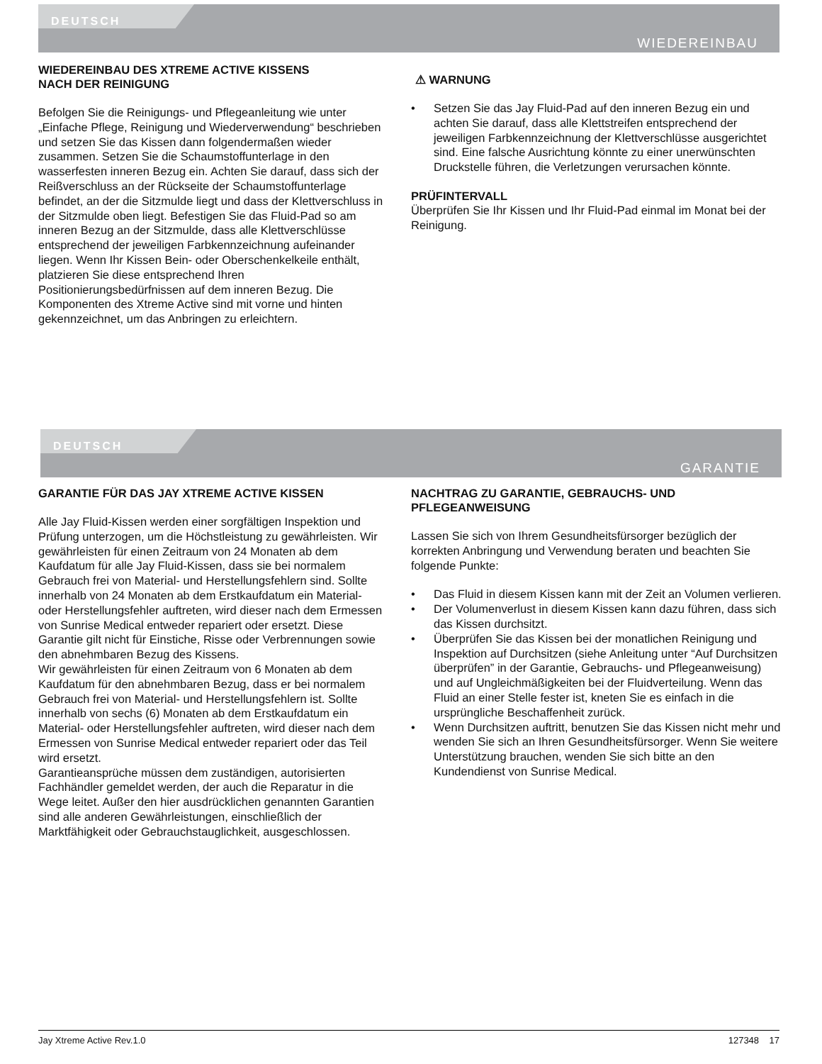DEUTSCH
WIEDEREINBAU
WIEDEREINBAU DES XTREME ACTIVE KISSENS
NACH DER REINIGUNG
Befolgen Sie die Reinigungs- und Pflegeanleitung wie unter „Einfache Pflege, Reinigung und Wiederverwendung“ beschrieben und setzen Sie das Kissen dann folgendermaßen wieder zusammen. Setzen Sie die Schaumstoffunterlage in den wasserfesten inneren Bezug ein. Achten Sie darauf, dass sich der Reißverschluss an der Rückseite der Schaumstoffunterlage befindet, an der die Sitzmulde liegt und dass der Klettverschluss in der Sitzmulde oben liegt. Befestigen Sie das Fluid-Pad so am inneren Bezug an der Sitzmulde, dass alle Klettverschlüsse entsprechend der jeweiligen Farbkennzeichnung aufeinander liegen. Wenn Ihr Kissen Bein- oder Oberschenkelkeile enthält, platzieren Sie diese entsprechend Ihren Positionierungsbedürfnissen auf dem inneren Bezug. Die Komponenten des Xtreme Active sind mit vorne und hinten gekennzeichnet, um das Anbringen zu erleichtern.
⚠ WARNUNG
• Setzen Sie das Jay Fluid-Pad auf den inneren Bezug ein und achten Sie darauf, dass alle Klettstreifen entsprechend der jeweiligen Farbkennzeichnung der Klettverschlüsse ausgerichtet sind. Eine falsche Ausrichtung könnte zu einer unerwünschten Druckstelle führen, die Verletzungen verursachen könnte.
PRÜFINTERVALL
Überprüfen Sie Ihr Kissen und Ihr Fluid-Pad einmal im Monat bei der Reinigung.
DEUTSCH
GARANTIE
GARANTIE FÜR DAS JAY XTREME ACTIVE KISSEN
Alle Jay Fluid-Kissen werden einer sorgfältigen Inspektion und Prüfung unterzogen, um die Höchstleistung zu gewährleisten. Wir gewährleisten für einen Zeitraum von 24 Monaten ab dem Kaufdatum für alle Jay Fluid-Kissen, dass sie bei normalem Gebrauch frei von Material- und Herstellungsfehlern sind. Sollte innerhalb von 24 Monaten ab dem Erstkaufdatum ein Material- oder Herstellungsfehler auftreten, wird dieser nach dem Ermessen von Sunrise Medical entweder repariert oder ersetzt. Diese Garantie gilt nicht für Einstiche, Risse oder Verbrennungen sowie den abnehmbaren Bezug des Kissens.
Wir gewährleisten für einen Zeitraum von 6 Monaten ab dem Kaufdatum für den abnehmbaren Bezug, dass er bei normalem Gebrauch frei von Material- und Herstellungsfehlern ist. Sollte innerhalb von sechs (6) Monaten ab dem Erstkaufdatum ein Material- oder Herstellungsfehler auftreten, wird dieser nach dem Ermessen von Sunrise Medical entweder repariert oder das Teil wird ersetzt.
Garantieansprüche müssen dem zuständigen, autorisierten Fachhändler gemeldet werden, der auch die Reparatur in die Wege leitet. Außer den hier ausdrücklichen genannten Garantien sind alle anderen Gewährleistungen, einschließlich der Marktfähigkeit oder Gebrauchstauglichkeit, ausgeschlossen.
NACHTRAG ZU GARANTIE, GEBRAUCHS- UND PFLEGEANWEISUNG
Lassen Sie sich von Ihrem Gesundheitsfürsorger bezüglich der korrekten Anbringung und Verwendung beraten und beachten Sie folgende Punkte:
• Das Fluid in diesem Kissen kann mit der Zeit an Volumen verlieren.
• Der Volumenverlust in diesem Kissen kann dazu führen, dass sich das Kissen durchsitzt.
• Überprüfen Sie das Kissen bei der monatlichen Reinigung und Inspektion auf Durchsitzen (siehe Anleitung unter “Auf Durchsitzen überprüfen” in der Garantie, Gebrauchs- und Pflegeanweisung) und auf Ungleichmäßigkeiten bei der Fluidverteilung. Wenn das Fluid an einer Stelle fester ist, kneten Sie es einfach in die ursprüngliche Beschaffenheit zurück.
• Wenn Durchsitzen auftritt, benutzen Sie das Kissen nicht mehr und wenden Sie sich an Ihren Gesundheitsfürsorger. Wenn Sie weitere Unterstützung brauchen, wenden Sie sich bitte an den Kundendienst von Sunrise Medical.
Jay Xtreme Active Rev.1.0 127348 17